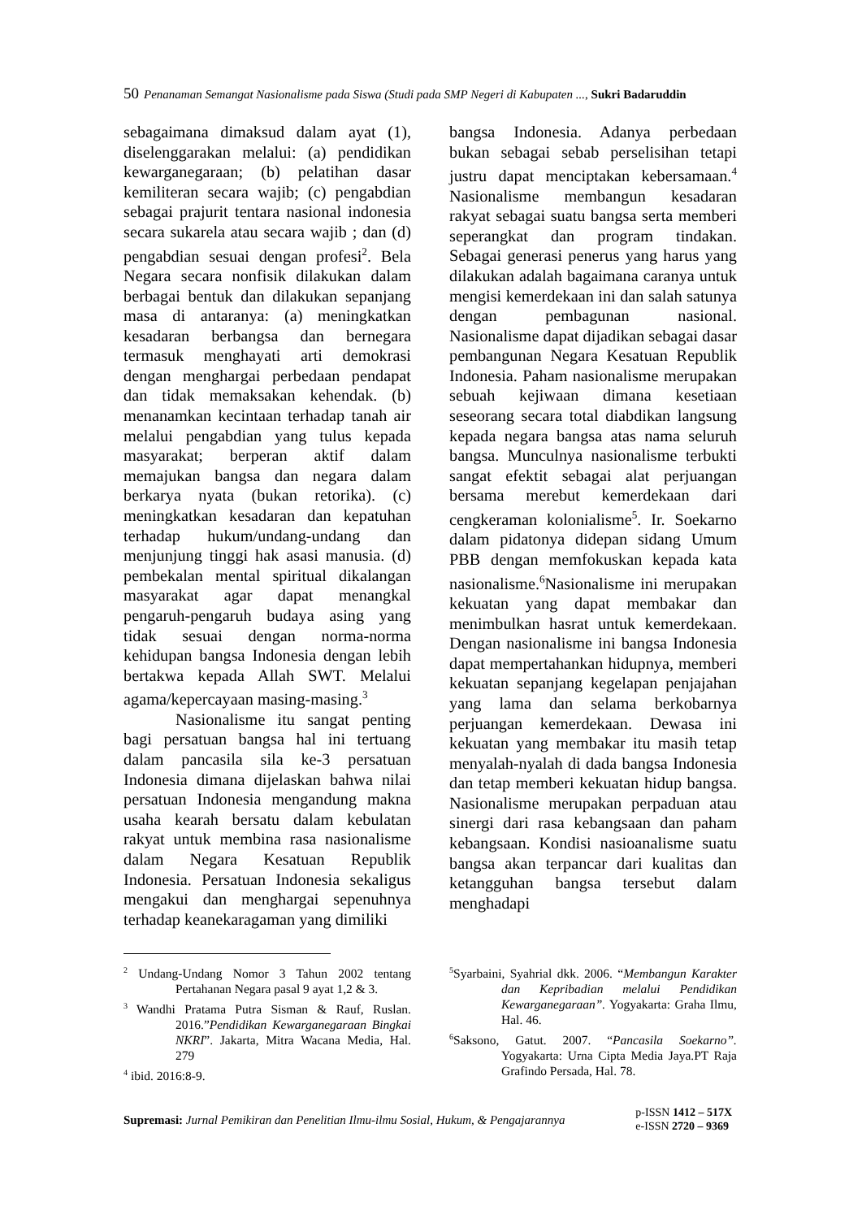50 Penanaman Semangat Nasionalisme pada Siswa (Studi pada SMP Negeri di Kabupaten ..., Sukri Badaruddin
sebagaimana dimaksud dalam ayat (1), diselenggarakan melalui: (a) pendidikan kewarganegaraan; (b) pelatihan dasar kemiliteran secara wajib; (c) pengabdian sebagai prajurit tentara nasional indonesia secara sukarela atau secara wajib ; dan (d) pengabdian sesuai dengan profesi<sup>2</sup>. Bela Negara secara nonfisik dilakukan dalam berbagai bentuk dan dilakukan sepanjang masa di antaranya: (a) meningkatkan kesadaran berbangsa dan bernegara termasuk menghayati arti demokrasi dengan menghargai perbedaan pendapat dan tidak memaksakan kehendak. (b) menanamkan kecintaan terhadap tanah air melalui pengabdian yang tulus kepada masyarakat; berperan aktif dalam memajukan bangsa dan negara dalam berkarya nyata (bukan retorika). (c) meningkatkan kesadaran dan kepatuhan terhadap hukum/undang-undang dan menjunjung tinggi hak asasi manusia. (d) pembekalan mental spiritual dikalangan masyarakat agar dapat menangkal pengaruh-pengaruh budaya asing yang tidak sesuai dengan norma-norma kehidupan bangsa Indonesia dengan lebih bertakwa kepada Allah SWT. Melalui agama/kepercayaan masing-masing.<sup>3</sup>
Nasionalisme itu sangat penting bagi persatuan bangsa hal ini tertuang dalam pancasila sila ke-3 persatuan Indonesia dimana dijelaskan bahwa nilai persatuan Indonesia mengandung makna usaha kearah bersatu dalam kebulatan rakyat untuk membina rasa nasionalisme dalam Negara Kesatuan Republik Indonesia. Persatuan Indonesia sekaligus mengakui dan menghargai sepenuhnya terhadap keanekaragaman yang dimiliki
bangsa Indonesia. Adanya perbedaan bukan sebagai sebab perselisihan tetapi justru dapat menciptakan kebersamaan.<sup>4</sup> Nasionalisme membangun kesadaran rakyat sebagai suatu bangsa serta memberi seperangkat dan program tindakan. Sebagai generasi penerus yang harus yang dilakukan adalah bagaimana caranya untuk mengisi kemerdekaan ini dan salah satunya dengan pembagunan nasional. Nasionalisme dapat dijadikan sebagai dasar pembangunan Negara Kesatuan Republik Indonesia. Paham nasionalisme merupakan sebuah kejiwaan dimana kesetiaan seseorang secara total diabdikan langsung kepada negara bangsa atas nama seluruh bangsa. Munculnya nasionalisme terbukti sangat efektit sebagai alat perjuangan bersama merebut kemerdekaan dari cengkeraman kolonialisme<sup>5</sup>. Ir. Soekarno dalam pidatonya didepan sidang Umum PBB dengan memfokuskan kepada kata nasionalisme.<sup>6</sup>Nasionalisme ini merupakan kekuatan yang dapat membakar dan menimbulkan hasrat untuk kemerdekaan. Dengan nasionalisme ini bangsa Indonesia dapat mempertahankan hidupnya, memberi kekuatan sepanjang kegelapan penjajahan yang lama dan selama berkobarnya perjuangan kemerdekaan. Dewasa ini kekuatan yang membakar itu masih tetap menyalah-nyalah di dada bangsa Indonesia dan tetap memberi kekuatan hidup bangsa. Nasionalisme merupakan perpaduan atau sinergi dari rasa kebangsaan dan paham kebangsaan. Kondisi nasioanalisme suatu bangsa akan terpancar dari kualitas dan ketangguhan bangsa tersebut dalam menghadapi
<sup>2</sup> Undang-Undang Nomor 3 Tahun 2002 tentang Pertahanan Negara pasal 9 ayat 1,2 & 3.
<sup>3</sup> Wandhi Pratama Putra Sisman & Rauf, Ruslan. 2016.”Pendidikan Kewarganegaraan Bingkai NKRI”. Jakarta, Mitra Wacana Media, Hal. 279
<sup>4</sup> ibid. 2016:8-9.
<sup>5</sup> Syarbaini, Syahrial dkk. 2006. “Membangun Karakter dan Kepribadian melalui Pendidikan Kewarganegaraan”. Yogyakarta: Graha Ilmu, Hal. 46.
<sup>6</sup> Saksono, Gatut. 2007. “Pancasila Soekarno”. Yogyakarta: Urna Cipta Media Jaya.PT Raja Grafindo Persada, Hal. 78.
Supremasi: Jurnal Pemikiran dan Penelitian Ilmu-ilmu Sosial, Hukum, & Pengajarannya
p-ISSN 1412 – 517X
e-ISSN 2720 – 9369